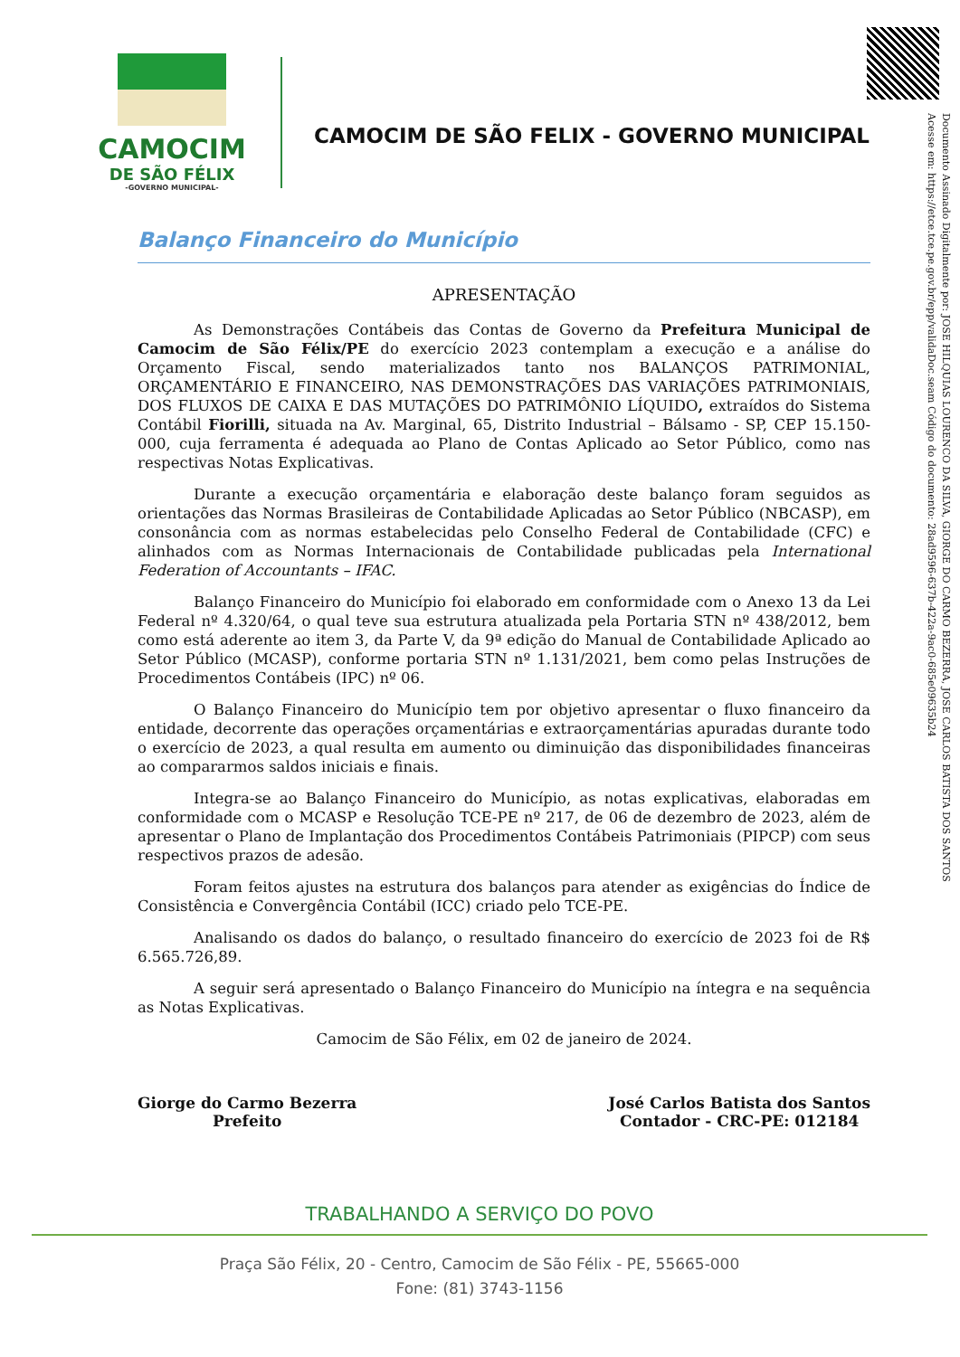CAMOCIM
DE SÃO FÉLIX
-GOVERNO MUNICIPAL-
CAMOCIM DE SÃO FELIX - GOVERNO MUNICIPAL
Documento Assinado Digitalmente por: JOSE HILQUIAS LOURENCO DA SILVA, GIORGE DO CARMO BEZERRA, JOSE CARLOS BATISTA DOS SANTOS
Acesse em: https://etce.tce.pe.gov.br/epp/validaDoc.seam Código do documento: 28ad9596-637b-422a-9ac0-685e09635b24
Balanço Financeiro do Município
APRESENTAÇÃO
As Demonstrações Contábeis das Contas de Governo da Prefeitura Municipal de Camocim de São Félix/PE do exercício 2023 contemplam a execução e a análise do Orçamento Fiscal, sendo materializados tanto nos BALANÇOS PATRIMONIAL, ORÇAMENTÁRIO E FINANCEIRO, NAS DEMONSTRAÇÕES DAS VARIAÇÕES PATRIMONIAIS, DOS FLUXOS DE CAIXA E DAS MUTAÇÕES DO PATRIMÔNIO LÍQUIDO, extraídos do Sistema Contábil Fiorilli, situada na Av. Marginal, 65, Distrito Industrial – Bálsamo - SP, CEP 15.150-000, cuja ferramenta é adequada ao Plano de Contas Aplicado ao Setor Público, como nas respectivas Notas Explicativas.
Durante a execução orçamentária e elaboração deste balanço foram seguidos as orientações das Normas Brasileiras de Contabilidade Aplicadas ao Setor Público (NBCASP), em consonância com as normas estabelecidas pelo Conselho Federal de Contabilidade (CFC) e alinhados com as Normas Internacionais de Contabilidade publicadas pela International Federation of Accountants – IFAC.
Balanço Financeiro do Município foi elaborado em conformidade com o Anexo 13 da Lei Federal nº 4.320/64, o qual teve sua estrutura atualizada pela Portaria STN nº 438/2012, bem como está aderente ao item 3, da Parte V, da 9ª edição do Manual de Contabilidade Aplicado ao Setor Público (MCASP), conforme portaria STN nº 1.131/2021, bem como pelas Instruções de Procedimentos Contábeis (IPC) nº 06.
O Balanço Financeiro do Município tem por objetivo apresentar o fluxo financeiro da entidade, decorrente das operações orçamentárias e extraorçamentárias apuradas durante todo o exercício de 2023, a qual resulta em aumento ou diminuição das disponibilidades financeiras ao compararmos saldos iniciais e finais.
Integra-se ao Balanço Financeiro do Município, as notas explicativas, elaboradas em conformidade com o MCASP e Resolução TCE-PE nº 217, de 06 de dezembro de 2023, além de apresentar o Plano de Implantação dos Procedimentos Contábeis Patrimoniais (PIPCP) com seus respectivos prazos de adesão.
Foram feitos ajustes na estrutura dos balanços para atender as exigências do Índice de Consistência e Convergência Contábil (ICC) criado pelo TCE-PE.
Analisando os dados do balanço, o resultado financeiro do exercício de 2023 foi de R$ 6.565.726,89.
A seguir será apresentado o Balanço Financeiro do Município na íntegra e na sequência as Notas Explicativas.
Camocim de São Félix, em 02 de janeiro de 2024.
Giorge do Carmo Bezerra
Prefeito
José Carlos Batista dos Santos
Contador - CRC-PE: 012184
TRABALHANDO A SERVIÇO DO POVO
Praça São Félix, 20 - Centro, Camocim de São Félix - PE, 55665-000
Fone: (81) 3743-1156